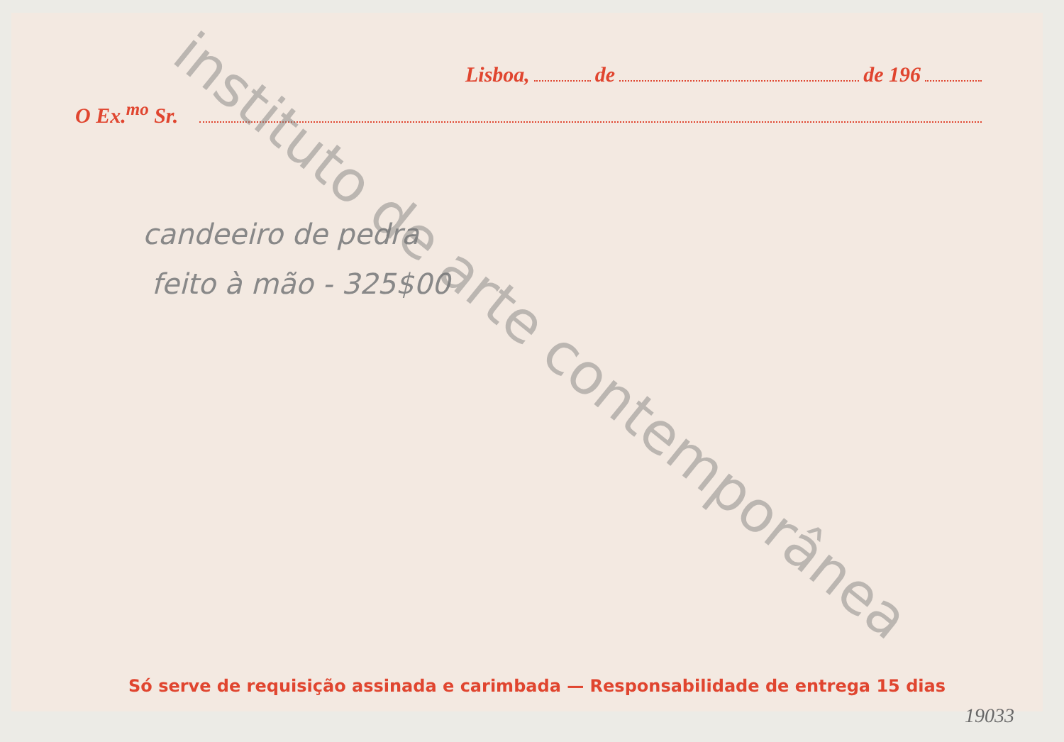Lisboa, de de 196
O Ex.<sup>mo</sup> Sr.
candeeiro de pedra
feito à mão - 325$00
Só serve de requisição assinada e carimbada — Responsabilidade de entrega 15 dias
19033
instituto de arte contemporânea